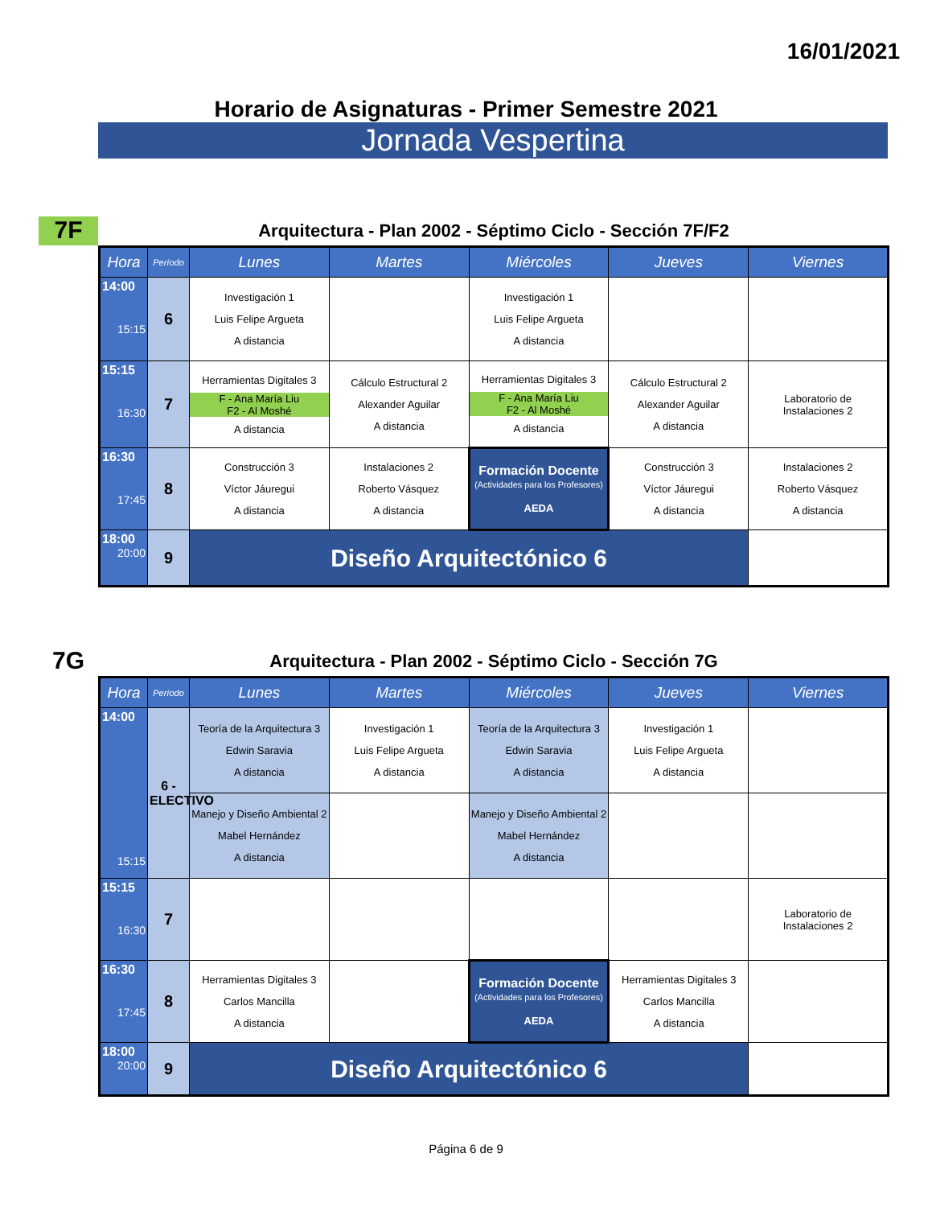16/01/2021
Horario de Asignaturas - Primer Semestre 2021
Jornada Vespertina
7F
Arquitectura - Plan 2002 - Séptimo Ciclo - Sección 7F/F2
| Hora | Período | Lunes | Martes | Miércoles | Jueves | Viernes |
| --- | --- | --- | --- | --- | --- | --- |
| 14:00 15:15 | 6 | Investigación 1 Luis Felipe Argueta A distancia | | Investigación 1 Luis Felipe Argueta A distancia | | |
| 15:15 16:30 | 7 | Herramientas Digitales 3 F - Ana María Liu F2 - Al Moshé A distancia | Cálculo Estructural 2 Alexander Aguilar A distancia | Herramientas Digitales 3 F - Ana María Liu F2 - Al Moshé A distancia | Cálculo Estructural 2 Alexander Aguilar A distancia | Laboratorio de Instalaciones 2 |
| 16:30 17:45 | 8 | Construcción 3 Víctor Jáuregui A distancia | Instalaciones 2 Roberto Vásquez A distancia | Formación Docente (Actividades para los Profesores) AEDA | Construcción 3 Víctor Jáuregui A distancia | Instalaciones 2 Roberto Vásquez A distancia |
| 18:00 20:00 | 9 | Diseño Arquitectónico 6 | | | | |
7G
Arquitectura - Plan 2002 - Séptimo Ciclo - Sección 7G
| Hora | Período | Lunes | Martes | Miércoles | Jueves | Viernes |
| --- | --- | --- | --- | --- | --- | --- |
| 14:00 15:15 | 6 - ELECTIVO | Teoría de la Arquitectura 3 Edwin Saravia A distancia | Investigación 1 Luis Felipe Argueta A distancia | Teoría de la Arquitectura 3 Edwin Saravia A distancia | Investigación 1 Luis Felipe Argueta A distancia | |
| | | Manejo y Diseño Ambiental 2 Mabel Hernández A distancia | | Manejo y Diseño Ambiental 2 Mabel Hernández A distancia | | |
| 15:15 16:30 | 7 | | | | | Laboratorio de Instalaciones 2 |
| 16:30 17:45 | 8 | Herramientas Digitales 3 Carlos Mancilla A distancia | | Formación Docente (Actividades para los Profesores) AEDA | Herramientas Digitales 3 Carlos Mancilla A distancia | |
| 18:00 20:00 | 9 | Diseño Arquitectónico 6 | | | | |
Página 6 de 9